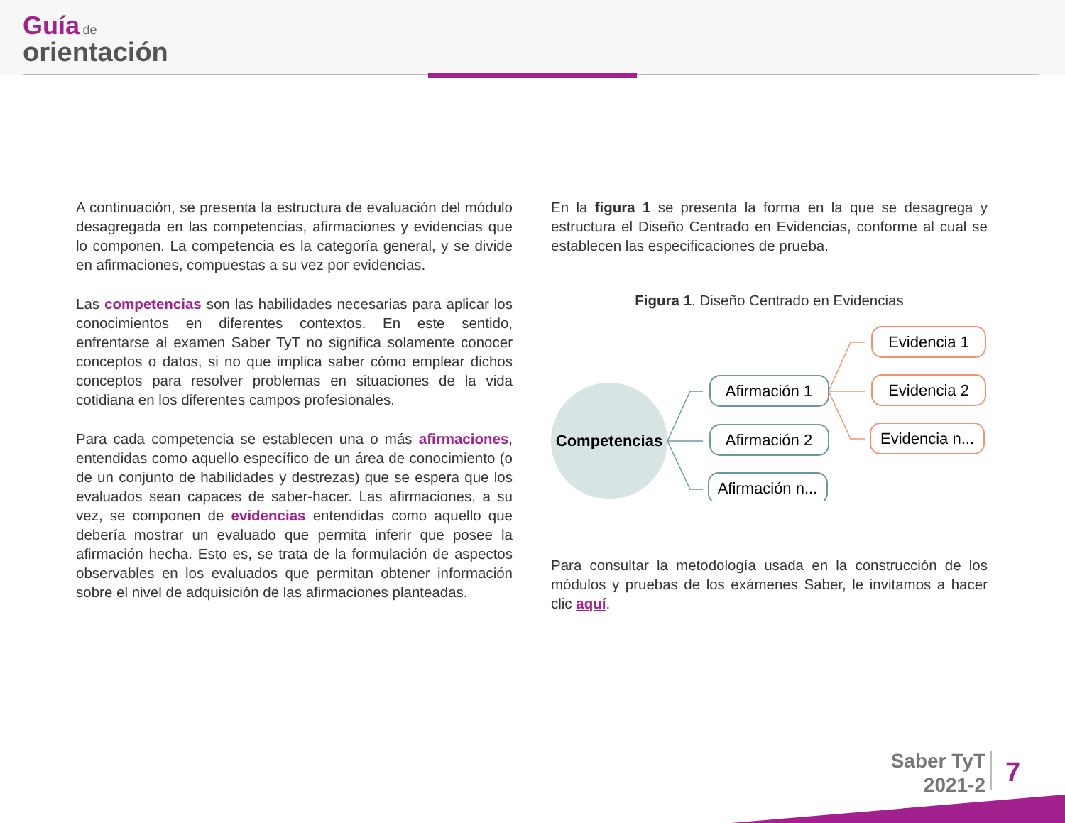Guía de
orientación
A continuación, se presenta la estructura de evaluación del módulo desagregada en las competencias, afirmaciones y evidencias que lo componen. La competencia es la categoría general, y se divide en afirmaciones, compuestas a su vez por evidencias.
Las competencias son las habilidades necesarias para aplicar los conocimientos en diferentes contextos. En este sentido, enfrentarse al examen Saber TyT no significa solamente conocer conceptos o datos, si no que implica saber cómo emplear dichos conceptos para resolver problemas en situaciones de la vida cotidiana en los diferentes campos profesionales.
Para cada competencia se establecen una o más afirmaciones, entendidas como aquello específico de un área de conocimiento (o de un conjunto de habilidades y destrezas) que se espera que los evaluados sean capaces de saber-hacer. Las afirmaciones, a su vez, se componen de evidencias entendidas como aquello que debería mostrar un evaluado que permita inferir que posee la afirmación hecha. Esto es, se trata de la formulación de aspectos observables en los evaluados que permitan obtener información sobre el nivel de adquisición de las afirmaciones planteadas.
En la figura 1 se presenta la forma en la que se desagrega y estructura el Diseño Centrado en Evidencias, conforme al cual se establecen las especificaciones de prueba.
Figura 1. Diseño Centrado en Evidencias
Competencias
Afirmación 1
Afirmación 2
Afirmación n...
Evidencia 1
Evidencia 2
Evidencia n...
Para consultar la metodología usada en la construcción de los módulos y pruebas de los exámenes Saber, le invitamos a hacer clic aquí.
Saber TyT
2021-2
7